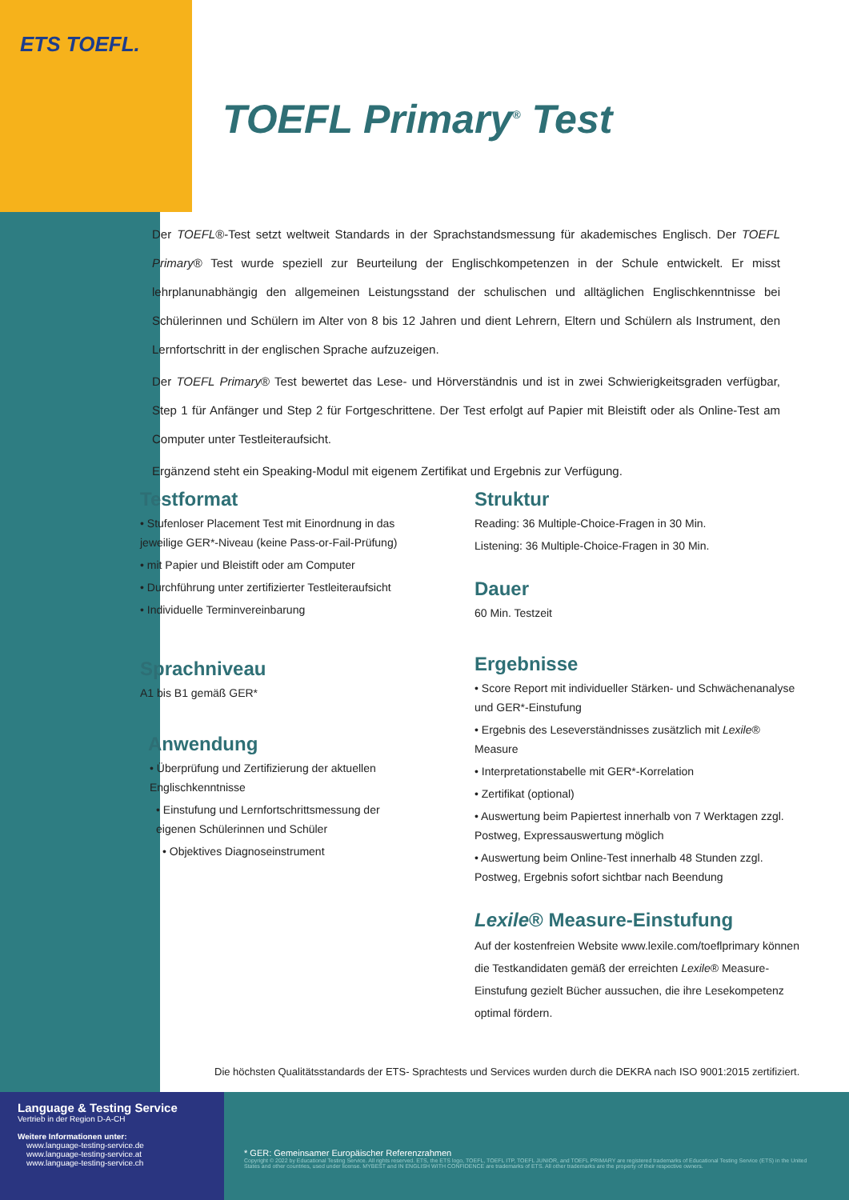ETS TOEFL.
TOEFL Primary<sup>®</sup> Test
Der TOEFL®-Test setzt weltweit Standards in der Sprachstandsmessung für akademisches Englisch. Der TOEFL Primary® Test wurde speziell zur Beurteilung der Englischkompetenzen in der Schule entwickelt. Er misst lehrplanunabhängig den allgemeinen Leistungsstand der schulischen und alltäglichen Englischkenntnisse bei Schülerinnen und Schülern im Alter von 8 bis 12 Jahren und dient Lehrern, Eltern und Schülern als Instrument, den Lernfortschritt in der englischen Sprache aufzuzeigen.
Der TOEFL Primary® Test bewertet das Lese- und Hörverständnis und ist in zwei Schwierigkeitsgraden verfügbar, Step 1 für Anfänger und Step 2 für Fortgeschrittene. Der Test erfolgt auf Papier mit Bleistift oder als Online-Test am Computer unter Testleiteraufsicht.
Ergänzend steht ein Speaking-Modul mit eigenem Zertifikat und Ergebnis zur Verfügung.
Testformat
• Stufenloser Placement Test mit Einordnung in das jeweilige GER*-Niveau (keine Pass-or-Fail-Prüfung)
• mit Papier und Bleistift oder am Computer
• Durchführung unter zertifizierter Testleiteraufsicht
• Individuelle Terminvereinbarung
Sprachniveau
A1 bis B1 gemäß GER*
Anwendung
• Überprüfung und Zertifizierung der aktuellen Englischkenntnisse
• Einstufung und Lernfortschrittsmessung der eigenen Schülerinnen und Schüler
• Objektives Diagnoseinstrument
Struktur
Reading: 36 Multiple-Choice-Fragen in 30 Min.
Listening: 36 Multiple-Choice-Fragen in 30 Min.
Dauer
60 Min. Testzeit
Ergebnisse
• Score Report mit individueller Stärken- und Schwächenanalyse und GER*-Einstufung
• Ergebnis des Leseverständnisses zusätzlich mit Lexile® Measure
• Interpretationstabelle mit GER*-Korrelation
• Zertifikat (optional)
• Auswertung beim Papiertest innerhalb von 7 Werktagen zzgl. Postweg, Expressauswertung möglich
• Auswertung beim Online-Test innerhalb 48 Stunden zzgl. Postweg, Ergebnis sofort sichtbar nach Beendung
Lexile® Measure-Einstufung
Auf der kostenfreien Website www.lexile.com/toeflprimary können die Testkandidaten gemäß der erreichten Lexile® Measure-Einstufung gezielt Bücher aussuchen, die ihre Lesekompetenz optimal fördern.
Die höchsten Qualitätsstandards der ETS- Sprachtests und Services wurden durch die DEKRA nach ISO 9001:2015 zertifiziert.
Language & Testing Service
Vertrieb in der Region D-A-CH
Weitere Informationen unter:
www.language-testing-service.de
www.language-testing-service.at
www.language-testing-service.ch
* GER: Gemeinsamer Europäischer Referenzrahmen
Copyright © 2022 by Educational Testing Service. All rights reserved. ETS, the ETS logo, TOEFL, TOEFL ITP, TOEFL JUNIOR, and TOEFL PRIMARY are registered trademarks of Educational Testing Service (ETS) in the United States and other countries, used under license. MYBEST and IN ENGLISH WITH CONFIDENCE are trademarks of ETS. All other trademarks are the property of their respective owners.